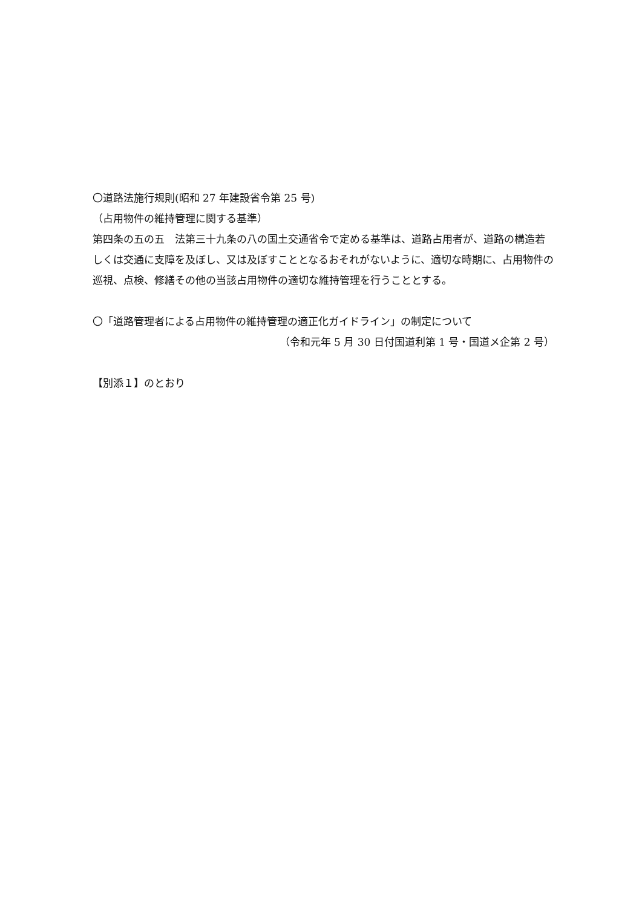〇道路法施行規則(昭和 27 年建設省令第 25 号)
（占用物件の維持管理に関する基準）
第四条の五の五　法第三十九条の八の国土交通省令で定める基準は、道路占用者が、道路の構造若しくは交通に支障を及ぼし、又は及ぼすこととなるおそれがないように、適切な時期に、占用物件の巡視、点検、修繕その他の当該占用物件の適切な維持管理を行うこととする。
〇「道路管理者による占用物件の維持管理の適正化ガイドライン」の制定について
（令和元年 5 月 30 日付国道利第 1 号・国道メ企第 2 号）
【別添１】のとおり